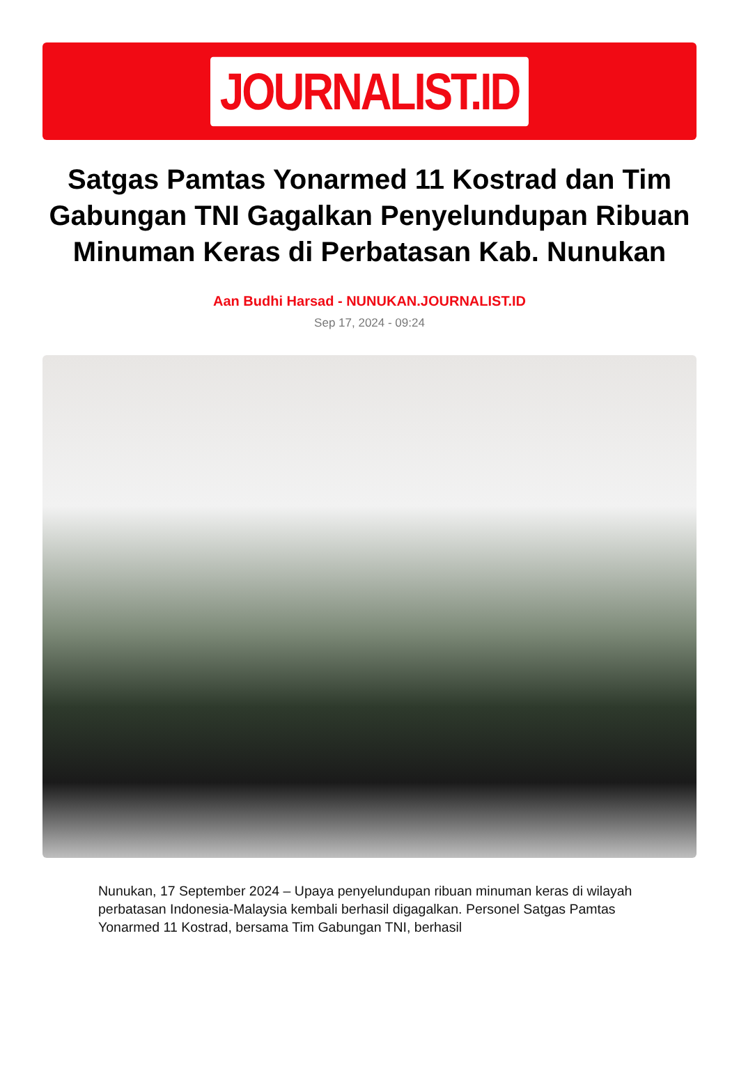JOURNALIST.ID
Satgas Pamtas Yonarmed 11 Kostrad dan Tim Gabungan TNI Gagalkan Penyelundupan Ribuan Minuman Keras di Perbatasan Kab. Nunukan
Aan Budhi Harsad - NUNUKAN.JOURNALIST.ID
Sep 17, 2024 - 09:24
Nunukan, 17 September 2024 – Upaya penyelundupan ribuan minuman keras di wilayah perbatasan Indonesia-Malaysia kembali berhasil digagalkan. Personel Satgas Pamtas Yonarmed 11 Kostrad, bersama Tim Gabungan TNI, berhasil